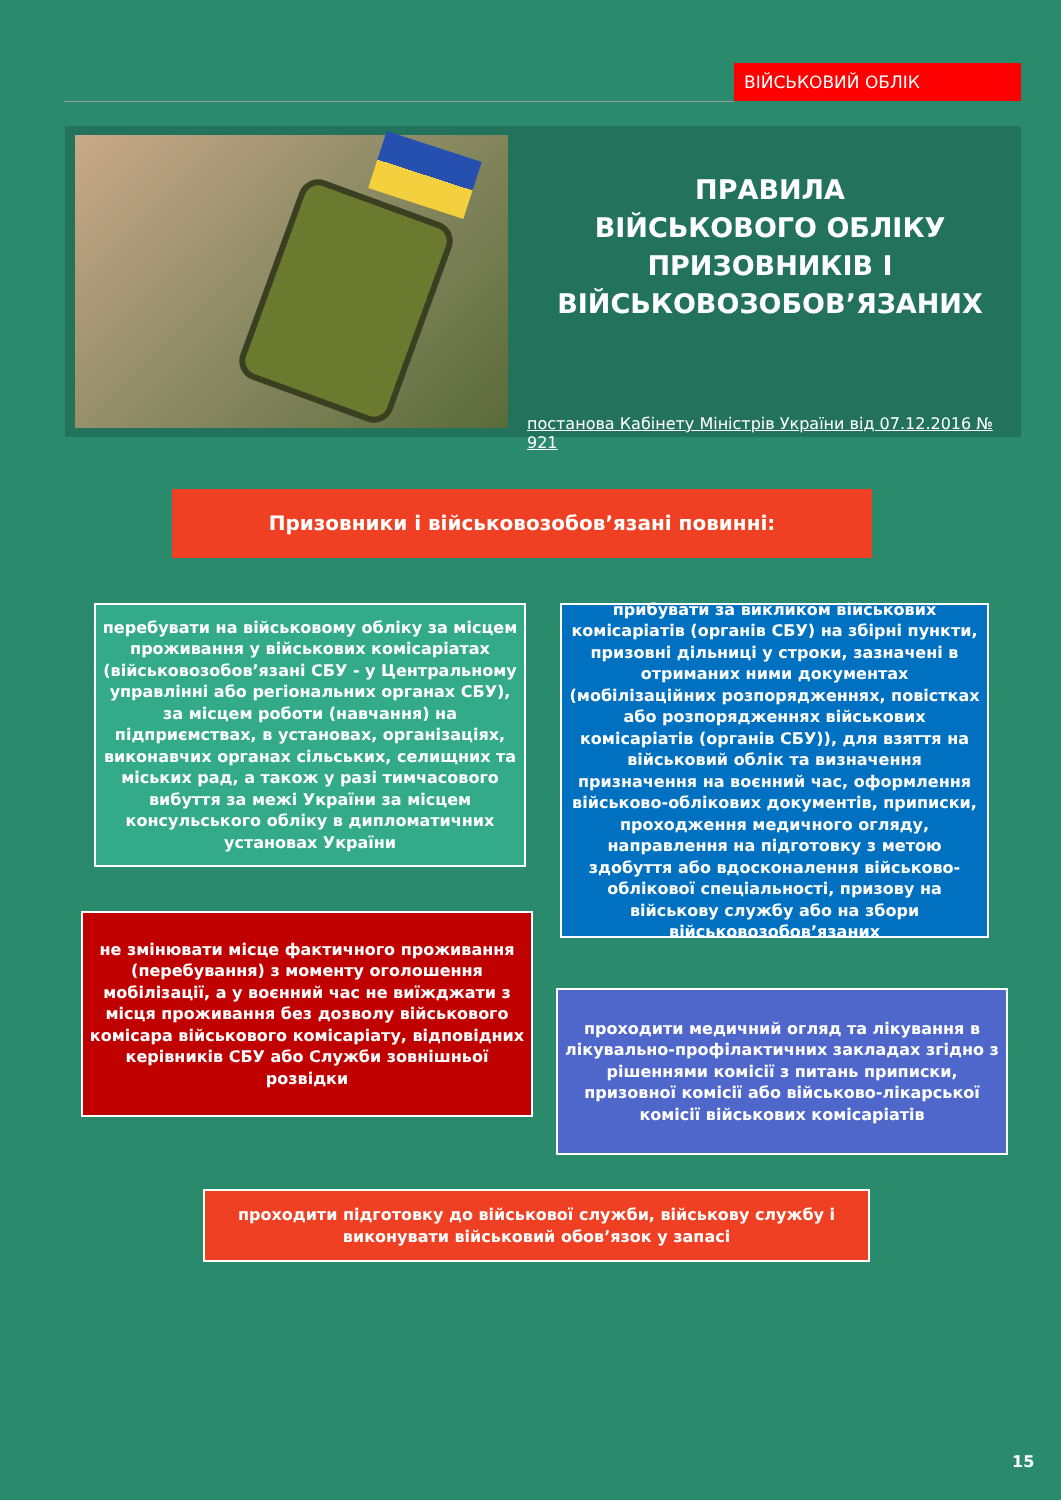ВІЙСЬКОВИЙ ОБЛІК
ПРАВИЛА
ВІЙСЬКОВОГО ОБЛІКУ
ПРИЗОВНИКІВ І
ВІЙСЬКОВОЗОБОВ’ЯЗАНИХ
постанова Кабінету Міністрів України від 07.12.2016 № 921
Призовники і військовозобов’язані повинні:
перебувати на військовому обліку за місцем проживання у військових комісаріатах (військовозобов’язані СБУ - у Центральному управлінні або регіональних органах СБУ), за місцем роботи (навчання) на підприємствах, в установах, організаціях, виконавчих органах сільських, селищних та міських рад, а також у разі тимчасового вибуття за межі України за місцем консульського обліку в дипломатичних установах України
прибувати за викликом військових комісаріатів (органів СБУ) на збірні пункти, призовні дільниці у строки, зазначені в отриманих ними документах (мобілізаційних розпорядженнях, повістках або розпорядженнях військових комісаріатів (органів СБУ)), для взяття на військовий облік та визначення призначення на воєнний час, оформлення військово-облікових документів, приписки, проходження медичного огляду, направлення на підготовку з метою здобуття або вдосконалення військово-облікової спеціальності, призову на військову службу або на збори військовозобов’язаних
не змінювати місце фактичного проживання (перебування) з моменту оголошення мобілізації, а у воєнний час не виїжджати з місця проживання без дозволу військового комісара військового комісаріату, відповідних керівників СБУ або Служби зовнішньої розвідки
проходити медичний огляд та лікування в лікувально-профілактичних закладах згідно з рішеннями комісії з питань приписки, призовної комісії або військово-лікарської комісії військових комісаріатів
проходити підготовку до військової служби, військову службу і виконувати військовий обов’язок у запасі
15